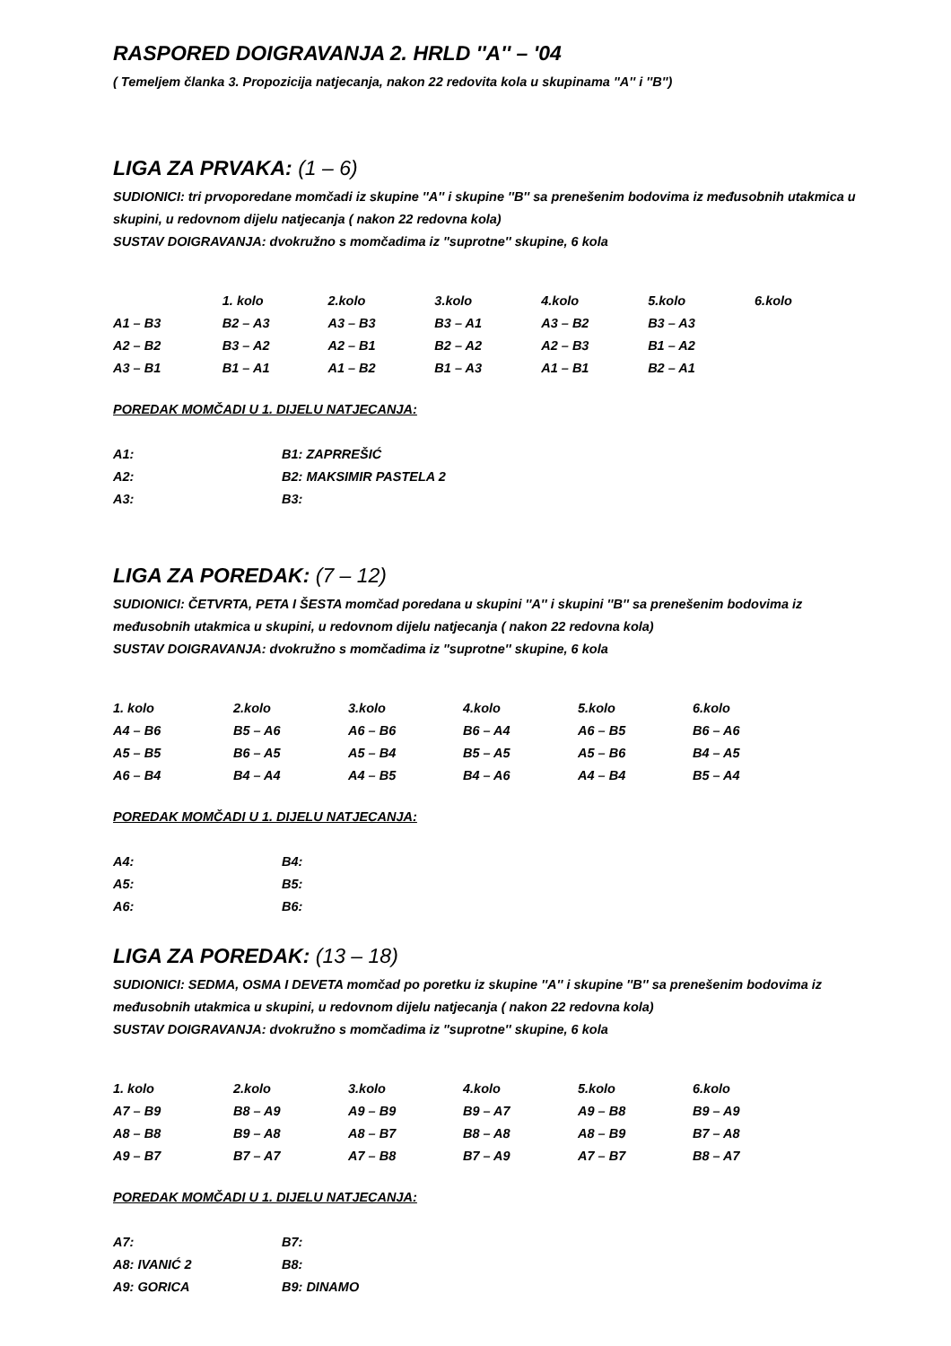RASPORED DOIGRAVANJA 2. HRLD ''A'' – '04
( Temeljem članka 3. Propozicija natjecanja, nakon 22 redovita kola u skupinama ''A'' i ''B'')
LIGA ZA PRVAKA: (1 – 6)
SUDIONICI: tri prvoporedane momčadi iz skupine ''A'' i skupine ''B'' sa prenešenim bodovima iz međusobnih utakmica u skupini, u redovnom dijelu natjecanja ( nakon 22 redovna kola)
SUSTAV DOIGRAVANJA: dvokružno s momčadima iz ''suprotne'' skupine, 6 kola
| | 1. kolo | 2.kolo | 3.kolo | 4.kolo | 5.kolo | 6.kolo |
| A1 – B3 | B2 – A3 | A3 – B3 | B3 – A1 | A3 – B2 | B3 – A3 | |
| A2 – B2 | B3 – A2 | A2 – B1 | B2 – A2 | A2 – B3 | B1 – A2 | |
| A3 – B1 | B1 – A1 | A1 – B2 | B1 – A3 | A1 – B1 | B2 – A1 | |
POREDAK MOMČADI U 1. DIJELU NATJECANJA:
| A1: | B1: ZAPRREŠIĆ |
| A2: | B2: MAKSIMIR PASTELA 2 |
| A3: | B3: |
LIGA ZA POREDAK: (7 – 12)
SUDIONICI: ČETVRTA, PETA I ŠESTA momčad poredana u skupini ''A'' i skupini ''B'' sa prenešenim bodovima iz međusobnih utakmica u skupini, u redovnom dijelu natjecanja ( nakon 22 redovna kola)
SUSTAV DOIGRAVANJA: dvokružno s momčadima iz ''suprotne'' skupine, 6 kola
| 1. kolo | 2.kolo | 3.kolo | 4.kolo | 5.kolo | 6.kolo |
| A4 – B6 | B5 – A6 | A6 – B6 | B6 – A4 | A6 – B5 | B6 – A6 |
| A5 – B5 | B6 – A5 | A5 – B4 | B5 – A5 | A5 – B6 | B4 – A5 |
| A6 – B4 | B4 – A4 | A4 – B5 | B4 – A6 | A4 – B4 | B5 – A4 |
POREDAK MOMČADI U 1. DIJELU NATJECANJA:
| A4: | B4: |
| A5: | B5: |
| A6: | B6: |
LIGA ZA POREDAK: (13 – 18)
SUDIONICI: SEDMA, OSMA I DEVETA momčad po poretku iz skupine ''A'' i skupine ''B'' sa prenešenim bodovima iz međusobnih utakmica u skupini, u redovnom dijelu natjecanja ( nakon 22 redovna kola)
SUSTAV DOIGRAVANJA: dvokružno s momčadima iz ''suprotne'' skupine, 6 kola
| 1. kolo | 2.kolo | 3.kolo | 4.kolo | 5.kolo | 6.kolo |
| A7 – B9 | B8 – A9 | A9 – B9 | B9 – A7 | A9 – B8 | B9 – A9 |
| A8 – B8 | B9 – A8 | A8 – B7 | B8 – A8 | A8 – B9 | B7 – A8 |
| A9 – B7 | B7 – A7 | A7 – B8 | B7 – A9 | A7 – B7 | B8 – A7 |
POREDAK MOMČADI U 1. DIJELU NATJECANJA:
| A7: | B7: |
| A8: IVANIĆ 2 | B8: |
| A9: GORICA | B9: DINAMO |